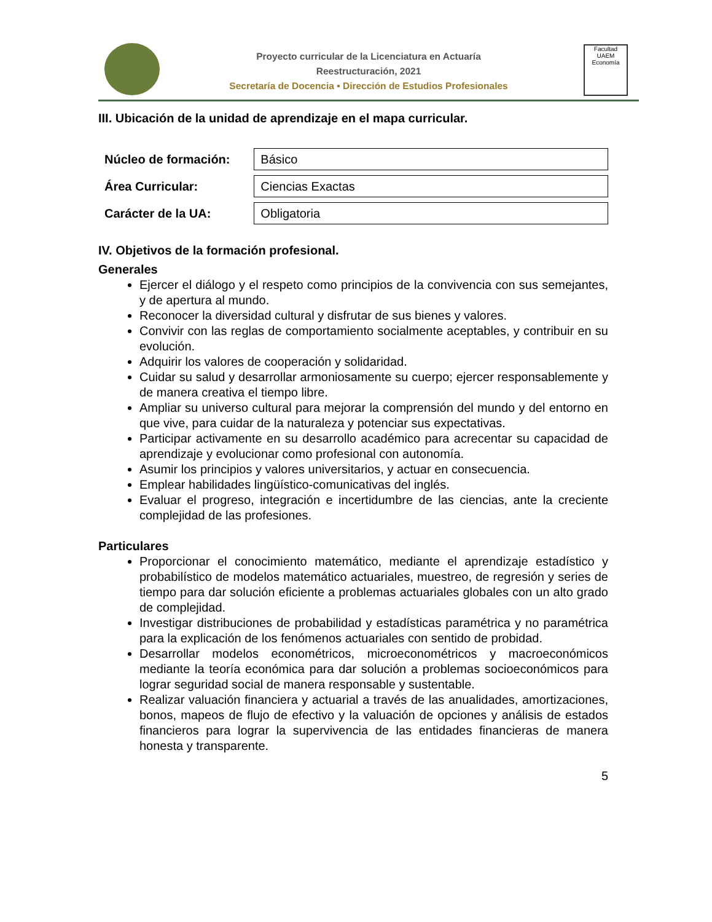Proyecto curricular de la Licenciatura en Actuaría
Reestructuración, 2021
Secretaría de Docencia • Dirección de Estudios Profesionales
Facultad
UAEM
Economía
III. Ubicación de la unidad de aprendizaje en el mapa curricular.
| Núcleo de formación: | Básico |
| Área Curricular: | Ciencias Exactas |
| Carácter de la UA: | Obligatoria |
IV. Objetivos de la formación profesional.
Generales
Ejercer el diálogo y el respeto como principios de la convivencia con sus semejantes, y de apertura al mundo.
Reconocer la diversidad cultural y disfrutar de sus bienes y valores.
Convivir con las reglas de comportamiento socialmente aceptables, y contribuir en su evolución.
Adquirir los valores de cooperación y solidaridad.
Cuidar su salud y desarrollar armoniosamente su cuerpo; ejercer responsablemente y de manera creativa el tiempo libre.
Ampliar su universo cultural para mejorar la comprensión del mundo y del entorno en que vive, para cuidar de la naturaleza y potenciar sus expectativas.
Participar activamente en su desarrollo académico para acrecentar su capacidad de aprendizaje y evolucionar como profesional con autonomía.
Asumir los principios y valores universitarios, y actuar en consecuencia.
Emplear habilidades lingüístico-comunicativas del inglés.
Evaluar el progreso, integración e incertidumbre de las ciencias, ante la creciente complejidad de las profesiones.
Particulares
Proporcionar el conocimiento matemático, mediante el aprendizaje estadístico y probabilístico de modelos matemático actuariales, muestreo, de regresión y series de tiempo para dar solución eficiente a problemas actuariales globales con un alto grado de complejidad.
Investigar distribuciones de probabilidad y estadísticas paramétrica y no paramétrica para la explicación de los fenómenos actuariales con sentido de probidad.
Desarrollar modelos econométricos, microeconométricos y macroeconómicos mediante la teoría económica para dar solución a problemas socioeconómicos para lograr seguridad social de manera responsable y sustentable.
Realizar valuación financiera y actuarial a través de las anualidades, amortizaciones, bonos, mapeos de flujo de efectivo y la valuación de opciones y análisis de estados financieros para lograr la supervivencia de las entidades financieras de manera honesta y transparente.
5